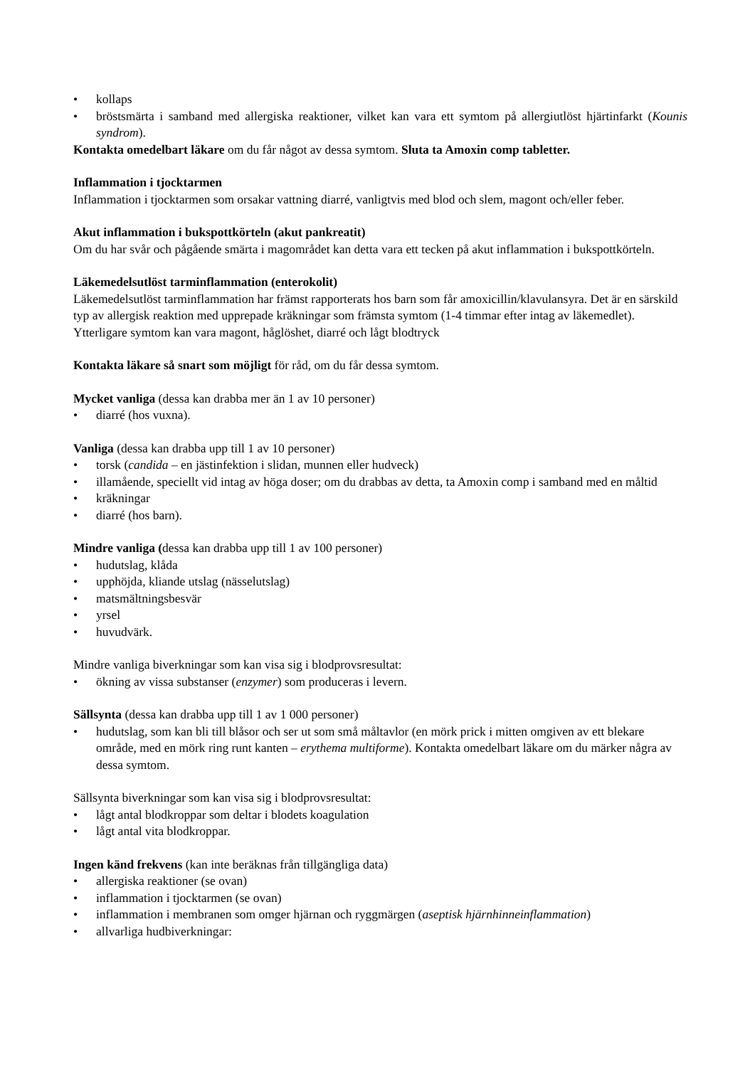• kollaps
• bröstsmärta i samband med allergiska reaktioner, vilket kan vara ett symtom på allergiutlöst hjärtinfarkt (Kounis syndrom).
Kontakta omedelbart läkare om du får något av dessa symtom. Sluta ta Amoxin comp tabletter.
Inflammation i tjocktarmen
Inflammation i tjocktarmen som orsakar vattning diarré, vanligtvis med blod och slem, magont och/eller feber.
Akut inflammation i bukspottkörteln (akut pankreatit)
Om du har svår och pågående smärta i magområdet kan detta vara ett tecken på akut inflammation i bukspottkörteln.
Läkemedelsutlöst tarminflammation (enterokolit)
Läkemedelsutlöst tarminflammation har främst rapporterats hos barn som får amoxicillin/klavulansyra. Det är en särskild typ av allergisk reaktion med upprepade kräkningar som främsta symtom (1-4 timmar efter intag av läkemedlet). Ytterligare symtom kan vara magont, håglöshet, diarré och lågt blodtryck
Kontakta läkare så snart som möjligt för råd, om du får dessa symtom.
Mycket vanliga (dessa kan drabba mer än 1 av 10 personer)
• diarré (hos vuxna).
Vanliga (dessa kan drabba upp till 1 av 10 personer)
• torsk (candida – en jästinfektion i slidan, munnen eller hudveck)
• illamående, speciellt vid intag av höga doser; om du drabbas av detta, ta Amoxin comp i samband med en måltid
• kräkningar
• diarré (hos barn).
Mindre vanliga (dessa kan drabba upp till 1 av 100 personer)
• hudutslag, klåda
• upphöjda, kliande utslag (nässelutslag)
• matsmältningsbesvär
• yrsel
• huvudvärk.
Mindre vanliga biverkningar som kan visa sig i blodprovsresultat:
• ökning av vissa substanser (enzymer) som produceras i levern.
Sällsynta (dessa kan drabba upp till 1 av 1 000 personer)
• hudutslag, som kan bli till blåsor och ser ut som små måltavlor (en mörk prick i mitten omgiven av ett blekare område, med en mörk ring runt kanten – erythema multiforme). Kontakta omedelbart läkare om du märker några av dessa symtom.
Sällsynta biverkningar som kan visa sig i blodprovsresultat:
• lågt antal blodkroppar som deltar i blodets koagulation
• lågt antal vita blodkroppar.
Ingen känd frekvens (kan inte beräknas från tillgängliga data)
• allergiska reaktioner (se ovan)
• inflammation i tjocktarmen (se ovan)
• inflammation i membranen som omger hjärnan och ryggmärgen (aseptisk hjärnhinneinflammation)
• allvarliga hudbiverkningar: